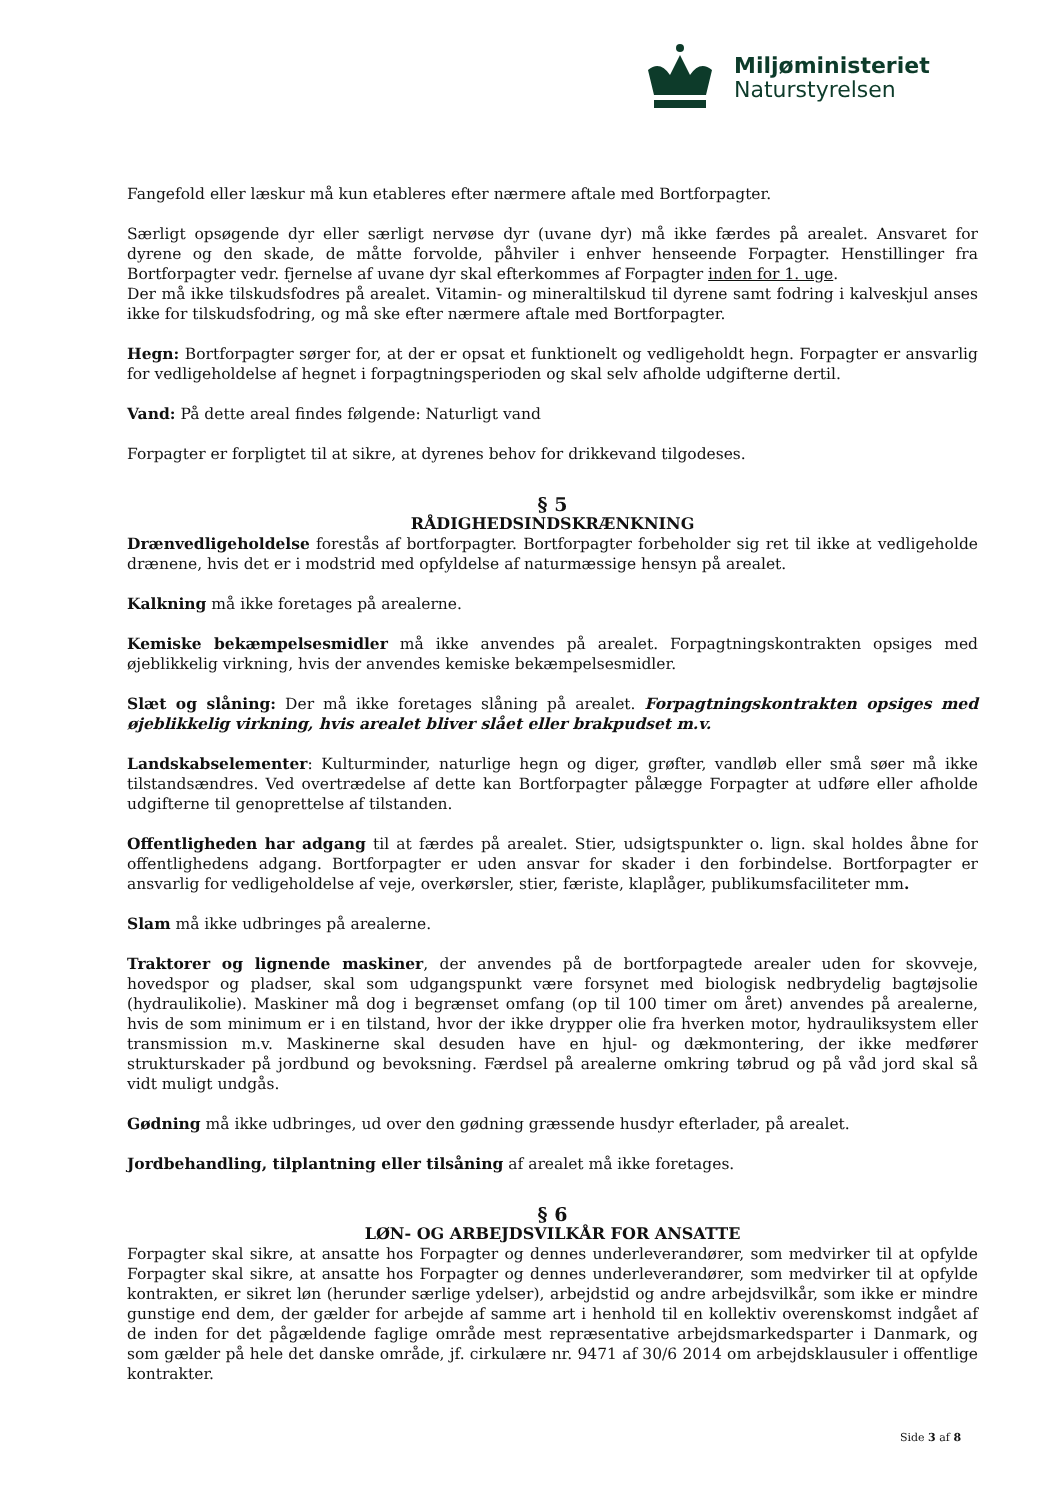Miljøministeriet
Naturstyrelsen
Fangefold eller læskur må kun etableres efter nærmere aftale med Bortforpagter.
Særligt opsøgende dyr eller særligt nervøse dyr (uvane dyr) må ikke færdes på arealet. Ansvaret for dyrene og den skade, de måtte forvolde, påhviler i enhver henseende Forpagter. Henstillinger fra Bortforpagter vedr. fjernelse af uvane dyr skal efterkommes af Forpagter inden for 1. uge.
Der må ikke tilskudsfodres på arealet. Vitamin- og mineraltilskud til dyrene samt fodring i kalveskjul anses ikke for tilskudsfodring, og må ske efter nærmere aftale med Bortforpagter.
Hegn: Bortforpagter sørger for, at der er opsat et funktionelt og vedligeholdt hegn. Forpagter er ansvarlig for vedligeholdelse af hegnet i forpagtningsperioden og skal selv afholde udgifterne dertil.
Vand: På dette areal findes følgende: Naturligt vand
Forpagter er forpligtet til at sikre, at dyrenes behov for drikkevand tilgodeses.
§ 5
RÅDIGHEDSINDSKRÆNKNING
Drænvedligeholdelse forestås af bortforpagter. Bortforpagter forbeholder sig ret til ikke at vedligeholde drænene, hvis det er i modstrid med opfyldelse af naturmæssige hensyn på arealet.
Kalkning må ikke foretages på arealerne.
Kemiske bekæmpelsesmidler må ikke anvendes på arealet. Forpagtningskontrakten opsiges med øjeblikkelig virkning, hvis der anvendes kemiske bekæmpelsesmidler.
Slæt og slåning: Der må ikke foretages slåning på arealet. Forpagtningskontrakten opsiges med øjeblikkelig virkning, hvis arealet bliver slået eller brakpudset m.v.
Landskabselementer: Kulturminder, naturlige hegn og diger, grøfter, vandløb eller små søer må ikke tilstandsændres. Ved overtrædelse af dette kan Bortforpagter pålægge Forpagter at udføre eller afholde udgifterne til genoprettelse af tilstanden.
Offentligheden har adgang til at færdes på arealet. Stier, udsigtspunkter o. lign. skal holdes åbne for offentlighedens adgang. Bortforpagter er uden ansvar for skader i den forbindelse. Bortforpagter er ansvarlig for vedligeholdelse af veje, overkørsler, stier, færiste, klaplåger, publikumsfaciliteter mm.
Slam må ikke udbringes på arealerne.
Traktorer og lignende maskiner, der anvendes på de bortforpagtede arealer uden for skovveje, hovedspor og pladser, skal som udgangspunkt være forsynet med biologisk nedbrydelig bagtøjsolie (hydraulikolie). Maskiner må dog i begrænset omfang (op til 100 timer om året) anvendes på arealerne, hvis de som minimum er i en tilstand, hvor der ikke drypper olie fra hverken motor, hydrauliksystem eller transmission m.v. Maskinerne skal desuden have en hjul- og dækmontering, der ikke medfører strukturskader på jordbund og bevoksning. Færdsel på arealerne omkring tøbrud og på våd jord skal så vidt muligt undgås.
Gødning må ikke udbringes, ud over den gødning græssende husdyr efterlader, på arealet.
Jordbehandling, tilplantning eller tilsåning af arealet må ikke foretages.
§ 6
LØN- OG ARBEJDSVILKÅR FOR ANSATTE
Forpagter skal sikre, at ansatte hos Forpagter og dennes underleverandører, som medvirker til at opfylde Forpagter skal sikre, at ansatte hos Forpagter og dennes underleverandører, som medvirker til at opfylde kontrakten, er sikret løn (herunder særlige ydelser), arbejdstid og andre arbejdsvilkår, som ikke er mindre gunstige end dem, der gælder for arbejde af samme art i henhold til en kollektiv overenskomst indgået af de inden for det pågældende faglige område mest repræsentative arbejdsmarkedsparter i Danmark, og som gælder på hele det danske område, jf. cirkulære nr. 9471 af 30/6 2014 om arbejdsklausuler i offentlige kontrakter.
Side 3 af 8